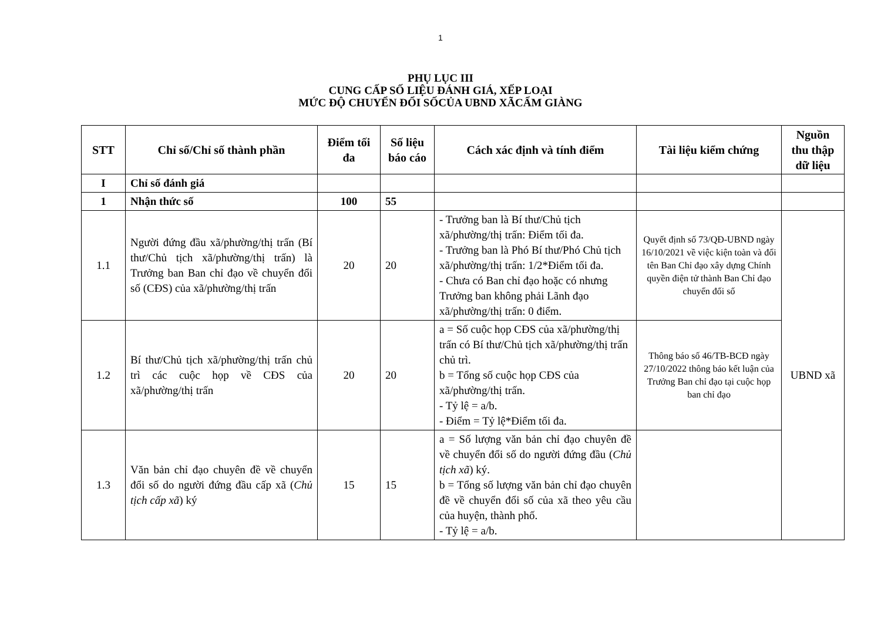1
PHỤ LỤC III
CUNG CẤP SỐ LIỆU ĐÁNH GIÁ, XẾP LOẠI
MỨC ĐỘ CHUYỂN ĐỔI SỐCỦA UBND XÃCẨM GIÀNG
| STT | Chỉ số/Chỉ số thành phần | Điểm tối đa | Số liệu báo cáo | Cách xác định và tính điểm | Tài liệu kiểm chứng | Nguồn thu thập dữ liệu |
| --- | --- | --- | --- | --- | --- | --- |
| I | Chỉ số đánh giá | | | | | |
| 1 | Nhận thức số | 100 | 55 | | | |
| 1.1 | Người đứng đầu xã/phường/thị trấn (Bí thư/Chủ tịch xã/phường/thị trấn) là Trưởng ban Ban chỉ đạo về chuyển đổi số (CĐS) của xã/phường/thị trấn | 20 | 20 | - Trưởng ban là Bí thư/Chủ tịch xã/phường/thị trấn: Điểm tối đa. - Trưởng ban là Phó Bí thư/Phó Chủ tịch xã/phường/thị trấn: 1/2*Điểm tối đa. - Chưa có Ban chỉ đạo hoặc có nhưng Trưởng ban không phải Lãnh đạo xã/phường/thị trấn: 0 điểm. | Quyết định số 73/QĐ-UBND ngày 16/10/2021 về việc kiện toàn và đổi tên Ban Chỉ đạo xây dựng Chính quyền điện tử thành Ban Chỉ đạo chuyển đối số | UBND xã |
| 1.2 | Bí thư/Chủ tịch xã/phường/thị trấn chủ trì các cuộc họp về CĐS của xã/phường/thị trấn | 20 | 20 | a = Số cuộc họp CĐS của xã/phường/thị trấn có Bí thư/Chủ tịch xã/phường/thị trấn chủ trì. b = Tổng số cuộc họp CĐS của xã/phường/thị trấn. - Tỷ lệ = a/b. - Điểm = Tỷ lệ*Điểm tối đa. | Thông báo số 46/TB-BCĐ ngày 27/10/2022 thông báo kết luận của Trưởng Ban chỉ đạo tại cuộc họp ban chỉ đạo | |
| 1.3 | Văn bản chỉ đạo chuyên đề về chuyển đổi số do người đứng đầu cấp xã ( Chủ tịch cấp xã ) ký | 15 | 15 | a = Số lượng văn bản chỉ đạo chuyên đề về chuyển đổi số do người đứng đầu ( Chủ tịch xã ) ký. b = Tổng số lượng văn bản chỉ đạo chuyên đề về chuyển đổi số của xã theo yêu cầu của huyện, thành phố. - Tỷ lệ = a/b. | | |